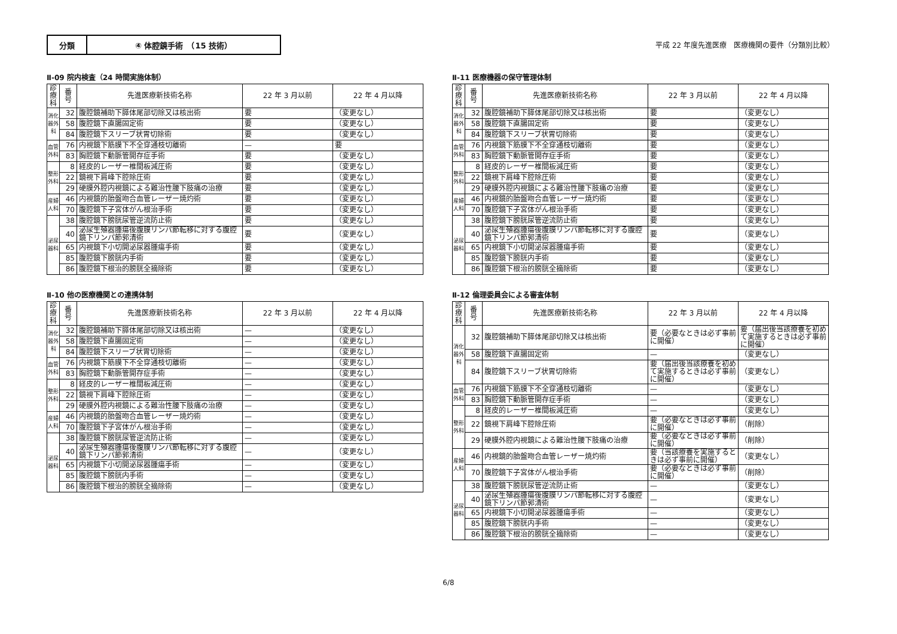分類 ④ 体腔鏡手術　（15 技術）
平成 22 年度先進医療　医療機関の要件（分類別比較）
Ⅱ-09 院内検査（24 時間実施体制）
| 診療科 | 番号 | 先進医療新技術名称 | 22 年 3 月以前 | 22 年 4 月以降 |
| --- | --- | --- | --- | --- |
| 消化器外科 | 32 | 腹腔鏡補助下膵体尾部切除又は核出術 | 要 | （変更なし） |
| | 58 | 腹腔鏡下直腸固定術 | 要 | （変更なし） |
| | 84 | 腹腔鏡下スリーブ状胃切除術 | 要 | （変更なし） |
| 血管外科 | 76 | 内視鏡下筋膜下不全穿通枝切離術 | — | 要 |
| | 83 | 胸腔鏡下動脈管開存症手術 | 要 | （変更なし） |
| 整形外科 | 8 | 経皮的レーザー椎間板減圧術 | 要 | （変更なし） |
| | 22 | 鏡視下肩峰下腔除圧術 | 要 | （変更なし） |
| | 29 | 硬膜外腔内視鏡による難治性腰下肢痛の治療 | 要 | （変更なし） |
| 産婦人科 | 46 | 内視鏡的胎盤吻合血管レーザー焼灼術 | 要 | （変更なし） |
| | 70 | 腹腔鏡下子宮体がん根治手術 | 要 | （変更なし） |
| 泌尿器科 | 38 | 腹腔鏡下膀胱尿管逆流防止術 | 要 | （変更なし） |
| | 40 | 泌尿生殖器腫瘍後腹膜リンパ節転移に対する腹腔鏡下リンパ節郭清術 | 要 | （変更なし） |
| | 65 | 内視鏡下小切開泌尿器腫瘍手術 | 要 | （変更なし） |
| | 85 | 腹腔鏡下膀胱内手術 | 要 | （変更なし） |
| | 86 | 腹腔鏡下根治的膀胱全摘除術 | 要 | （変更なし） |
Ⅱ-10 他の医療機関との連携体制
| 診療科 | 番号 | 先進医療新技術名称 | 22 年 3 月以前 | 22 年 4 月以降 |
| --- | --- | --- | --- | --- |
| 消化器外科 | 32 | 腹腔鏡補助下膵体尾部切除又は核出術 | — | （変更なし） |
| | 58 | 腹腔鏡下直腸固定術 | — | （変更なし） |
| | 84 | 腹腔鏡下スリーブ状胃切除術 | — | （変更なし） |
| 血管外科 | 76 | 内視鏡下筋膜下不全穿通枝切離術 | — | （変更なし） |
| | 83 | 胸腔鏡下動脈管開存症手術 | — | （変更なし） |
| 整形外科 | 8 | 経皮的レーザー椎間板減圧術 | — | （変更なし） |
| | 22 | 鏡視下肩峰下腔除圧術 | — | （変更なし） |
| | 29 | 硬膜外腔内視鏡による難治性腰下肢痛の治療 | — | （変更なし） |
| 産婦人科 | 46 | 内視鏡的胎盤吻合血管レーザー焼灼術 | — | （変更なし） |
| | 70 | 腹腔鏡下子宮体がん根治手術 | — | （変更なし） |
| 泌尿器科 | 38 | 腹腔鏡下膀胱尿管逆流防止術 | — | （変更なし） |
| | 40 | 泌尿生殖器腫瘍後腹膜リンパ節転移に対する腹腔鏡下リンパ節郭清術 | — | （変更なし） |
| | 65 | 内視鏡下小切開泌尿器腫瘍手術 | — | （変更なし） |
| | 85 | 腹腔鏡下膀胱内手術 | — | （変更なし） |
| | 86 | 腹腔鏡下根治的膀胱全摘除術 | — | （変更なし） |
Ⅱ-11 医療機器の保守管理体制
| 診療科 | 番号 | 先進医療新技術名称 | 22 年 3 月以前 | 22 年 4 月以降 |
| --- | --- | --- | --- | --- |
| 消化器外科 | 32 | 腹腔鏡補助下膵体尾部切除又は核出術 | 要 | （変更なし） |
| | 58 | 腹腔鏡下直腸固定術 | 要 | （変更なし） |
| | 84 | 腹腔鏡下スリーブ状胃切除術 | 要 | （変更なし） |
| 血管外科 | 76 | 内視鏡下筋膜下不全穿通枝切離術 | 要 | （変更なし） |
| | 83 | 胸腔鏡下動脈管開存症手術 | 要 | （変更なし） |
| 整形外科 | 8 | 経皮的レーザー椎間板減圧術 | 要 | （変更なし） |
| | 22 | 鏡視下肩峰下腔除圧術 | 要 | （変更なし） |
| | 29 | 硬膜外腔内視鏡による難治性腰下肢痛の治療 | 要 | （変更なし） |
| 産婦人科 | 46 | 内視鏡的胎盤吻合血管レーザー焼灼術 | 要 | （変更なし） |
| | 70 | 腹腔鏡下子宮体がん根治手術 | 要 | （変更なし） |
| 泌尿器科 | 38 | 腹腔鏡下膀胱尿管逆流防止術 | 要 | （変更なし） |
| | 40 | 泌尿生殖器腫瘍後腹膜リンパ節転移に対する腹腔鏡下リンパ節郭清術 | 要 | （変更なし） |
| | 65 | 内視鏡下小切開泌尿器腫瘍手術 | 要 | （変更なし） |
| | 85 | 腹腔鏡下膀胱内手術 | 要 | （変更なし） |
| | 86 | 腹腔鏡下根治的膀胱全摘除術 | 要 | （変更なし） |
Ⅱ-12 倫理委員会による審査体制
| 診療科 | 番号 | 先進医療新技術名称 | 22 年 3 月以前 | 22 年 4 月以降 |
| --- | --- | --- | --- | --- |
| 消化器外科 | 32 | 腹腔鏡補助下膵体尾部切除又は核出術 | 要（必要なときは必ず事前に開催） | 要（届出後当該療養を初めて実施するときは必ず事前に開催） |
| | 58 | 腹腔鏡下直腸固定術 | — | （変更なし） |
| | 84 | 腹腔鏡下スリーブ状胃切除術 | 要（届出後当該療養を初めて実施するときは必ず事前に開催） | （変更なし） |
| 血管外科 | 76 | 内視鏡下筋膜下不全穿通枝切離術 | — | （変更なし） |
| | 83 | 胸腔鏡下動脈管開存症手術 | — | （変更なし） |
| 整形外科 | 8 | 経皮的レーザー椎間板減圧術 | — | （変更なし） |
| | 22 | 鏡視下肩峰下腔除圧術 | 要（必要なときは必ず事前に開催） | （削除） |
| | 29 | 硬膜外腔内視鏡による難治性腰下肢痛の治療 | 要（必要なときは必ず事前に開催） | （削除） |
| 産婦人科 | 46 | 内視鏡的胎盤吻合血管レーザー焼灼術 | 要（当該療養を実施するときは必ず事前に開催） | （変更なし） |
| | 70 | 腹腔鏡下子宮体がん根治手術 | 要（必要なときは必ず事前に開催） | （削除） |
| 泌尿器科 | 38 | 腹腔鏡下膀胱尿管逆流防止術 | — | （変更なし） |
| | 40 | 泌尿生殖器腫瘍後腹膜リンパ節転移に対する腹腔鏡下リンパ節郭清術 | — | （変更なし） |
| | 65 | 内視鏡下小切開泌尿器腫瘍手術 | — | （変更なし） |
| | 85 | 腹腔鏡下膀胱内手術 | — | （変更なし） |
| | 86 | 腹腔鏡下根治的膀胱全摘除術 | — | （変更なし） |
6/8